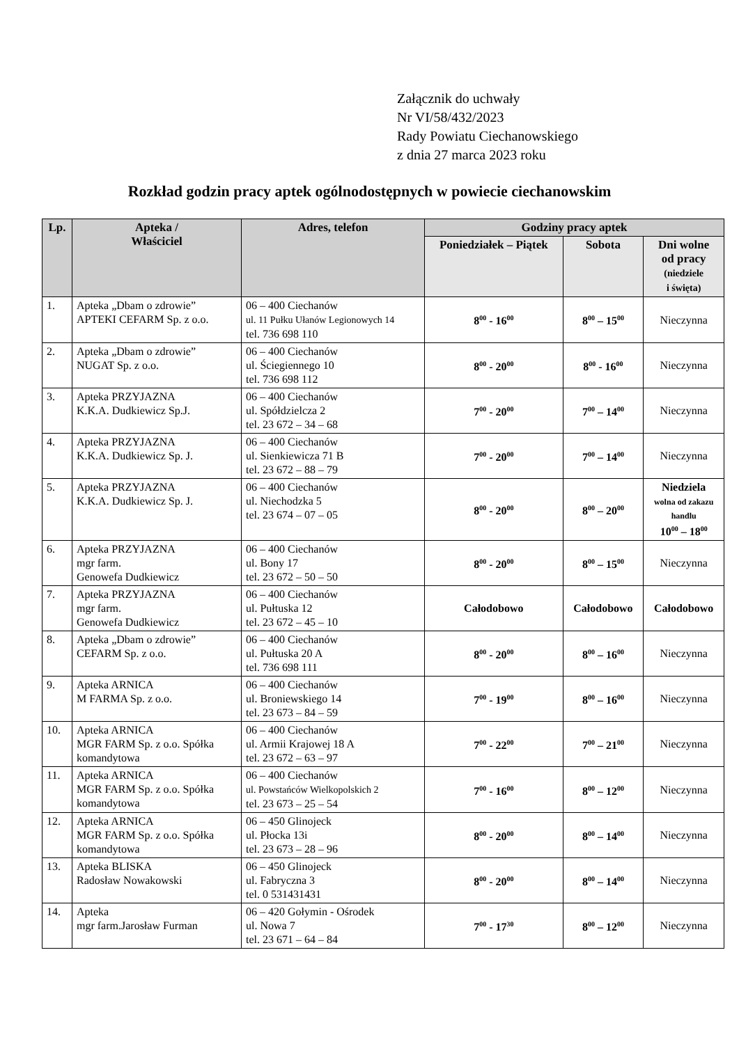Załącznik do uchwały
Nr VI/58/432/2023
Rady Powiatu Ciechanowskiego
z dnia 27 marca 2023 roku
Rozkład godzin pracy aptek ogólnodostępnych w powiecie ciechanowskim
| Lp. | Apteka / Właściciel | Adres, telefon | Godziny pracy aptek | | |
| --- | --- | --- | --- | --- | --- |
| | | | Poniedziałek – Piątek | Sobota | Dni wolne od pracy (niedziele i święta) |
| 1. | Apteka „Dbam o zdrowie” APTEKI CEFARM Sp. z o.o. | 06 – 400 Ciechanów ul. 11 Pułku Ułanów Legionowych 14 tel. 736 698 110 | 8<sup>00</sup> - 16<sup>00</sup> | 8<sup>00</sup> – 15<sup>00</sup> | Nieczynna |
| 2. | Apteka „Dbam o zdrowie” NUGAT Sp. z o.o. | 06 – 400 Ciechanów ul. Ściegiennego 10 tel. 736 698 112 | 8<sup>00</sup> - 20<sup>00</sup> | 8<sup>00</sup> - 16<sup>00</sup> | Nieczynna |
| 3. | Apteka PRZYJAZNA K.K.A. Dudkiewicz Sp.J. | 06 – 400 Ciechanów ul. Spółdzielcza 2 tel. 23 672 – 34 – 68 | 7<sup>00</sup> - 20<sup>00</sup> | 7<sup>00</sup> – 14<sup>00</sup> | Nieczynna |
| 4. | Apteka PRZYJAZNA K.K.A. Dudkiewicz Sp. J. | 06 – 400 Ciechanów ul. Sienkiewicza 71 B tel. 23 672 – 88 – 79 | 7<sup>00</sup> - 20<sup>00</sup> | 7<sup>00</sup> – 14<sup>00</sup> | Nieczynna |
| 5. | Apteka PRZYJAZNA K.K.A. Dudkiewicz Sp. J. | 06 – 400 Ciechanów ul. Niechodzka 5 tel. 23 674 – 07 – 05 | 8<sup>00</sup> - 20<sup>00</sup> | 8<sup>00</sup> – 20<sup>00</sup> | Niedziela wolna od zakazu handlu 10<sup>00</sup> – 18<sup>00</sup> |
| 6. | Apteka PRZYJAZNA mgr farm. Genowefa Dudkiewicz | 06 – 400 Ciechanów ul. Bony 17 tel. 23 672 – 50 – 50 | 8<sup>00</sup> - 20<sup>00</sup> | 8<sup>00</sup> – 15<sup>00</sup> | Nieczynna |
| 7. | Apteka PRZYJAZNA mgr farm. Genowefa Dudkiewicz | 06 – 400 Ciechanów ul. Pułtuska 12 tel. 23 672 – 45 – 10 | Całodobowo | Całodobowo | Całodobowo |
| 8. | Apteka „Dbam o zdrowie” CEFARM Sp. z o.o. | 06 – 400 Ciechanów ul. Pułtuska 20 A tel. 736 698 111 | 8<sup>00</sup> - 20<sup>00</sup> | 8<sup>00</sup> – 16<sup>00</sup> | Nieczynna |
| 9. | Apteka ARNICA M FARMA Sp. z o.o. | 06 – 400 Ciechanów ul. Broniewskiego 14 tel. 23 673 – 84 – 59 | 7<sup>00</sup> - 19<sup>00</sup> | 8<sup>00</sup> – 16<sup>00</sup> | Nieczynna |
| 10. | Apteka ARNICA MGR FARM Sp. z o.o. Spółka komandytowa | 06 – 400 Ciechanów ul. Armii Krajowej 18 A tel. 23 672 – 63 – 97 | 7<sup>00</sup> - 22<sup>00</sup> | 7<sup>00</sup> – 21<sup>00</sup> | Nieczynna |
| 11. | Apteka ARNICA MGR FARM Sp. z o.o. Spółka komandytowa | 06 – 400 Ciechanów ul. Powstańców Wielkopolskich 2 tel. 23 673 – 25 – 54 | 7<sup>00</sup> - 16<sup>00</sup> | 8<sup>00</sup> – 12<sup>00</sup> | Nieczynna |
| 12. | Apteka ARNICA MGR FARM Sp. z o.o. Spółka komandytowa | 06 – 450 Glinojeck ul. Płocka 13i tel. 23 673 – 28 – 96 | 8<sup>00</sup> - 20<sup>00</sup> | 8<sup>00</sup> – 14<sup>00</sup> | Nieczynna |
| 13. | Apteka BLISKA Radosław Nowakowski | 06 – 450 Glinojeck ul. Fabryczna 3 tel. 0 531431431 | 8<sup>00</sup> - 20<sup>00</sup> | 8<sup>00</sup> – 14<sup>00</sup> | Nieczynna |
| 14. | Apteka mgr farm.Jarosław Furman | 06 – 420 Gołymin - Ośrodek ul. Nowa 7 tel. 23 671 – 64 – 84 | 7<sup>00</sup> - 17<sup>30</sup> | 8<sup>00</sup> – 12<sup>00</sup> | Nieczynna |